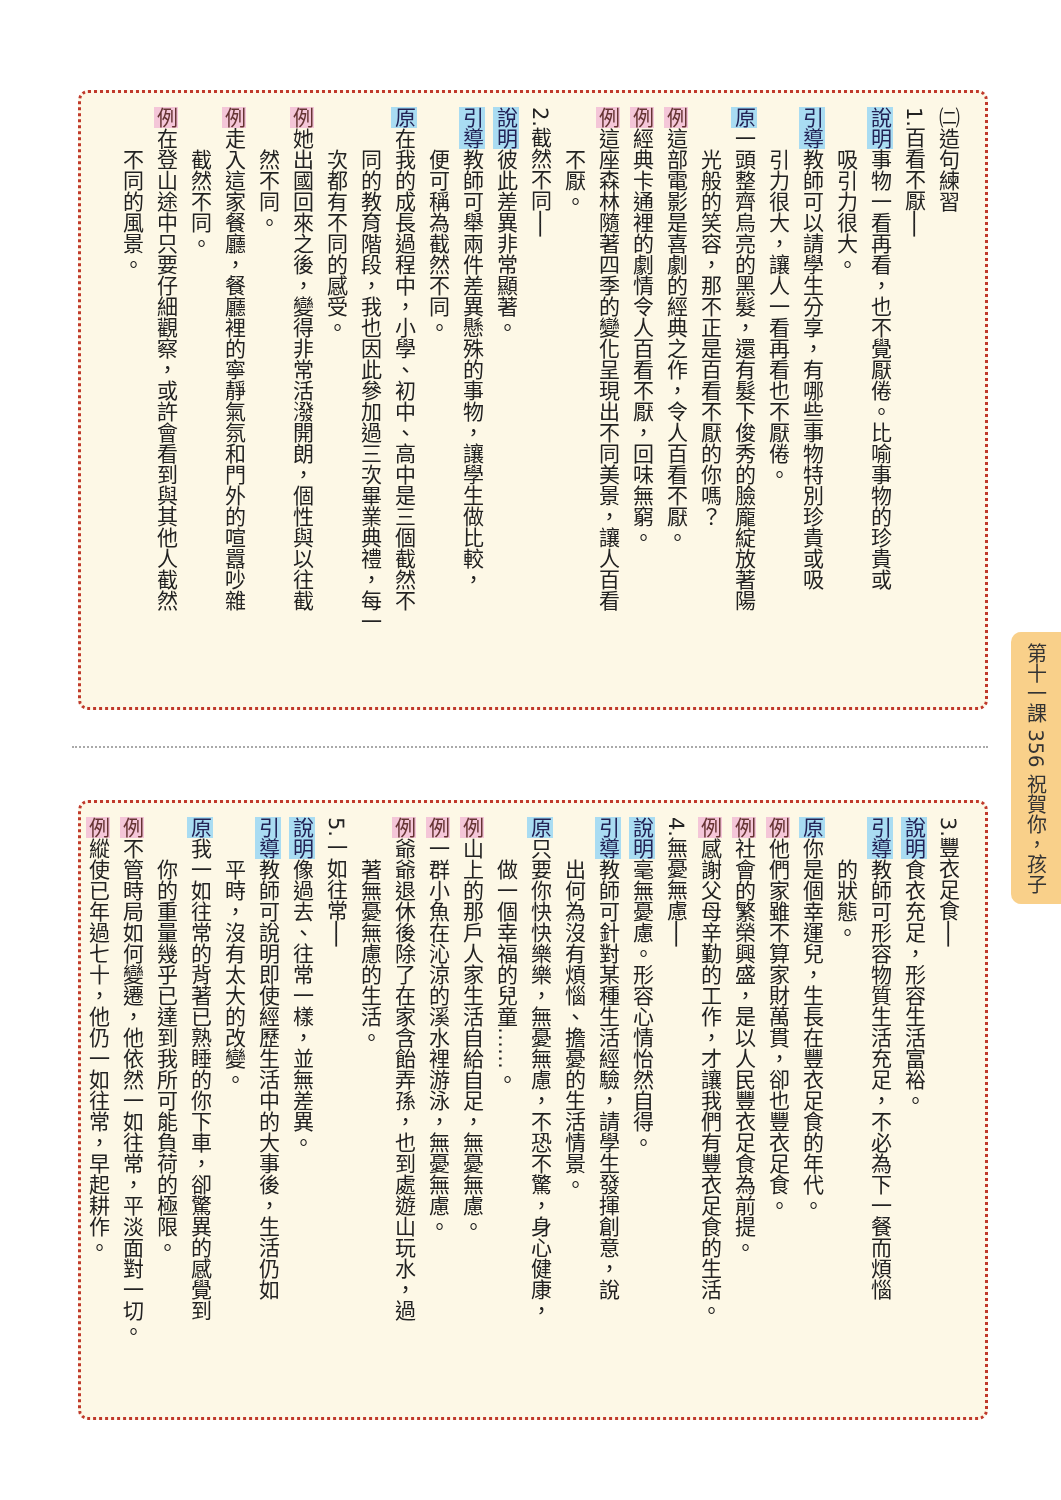㈡造句練習
1.百看不厭──
說明事物一看再看，也不覺厭倦。比喻事物的珍貴或
吸引力很大。
引導教師可以請學生分享，有哪些事物特別珍貴或吸
引力很大，讓人一看再看也不厭倦。
原一頭整齊烏亮的黑髮，還有髮下俊秀的臉龐綻放著陽
光般的笑容，那不正是百看不厭的你嗎？
例這部電影是喜劇的經典之作，令人百看不厭。
例經典卡通裡的劇情令人百看不厭，回味無窮。
例這座森林隨著四季的變化呈現出不同美景，讓人百看
不厭。
2.截然不同──
說明彼此差異非常顯著。
引導教師可舉兩件差異懸殊的事物，讓學生做比較，
便可稱為截然不同。
原在我的成長過程中，小學、初中、高中是三個截然不
同的教育階段，我也因此參加過三次畢業典禮，每一
次都有不同的感受。
例她出國回來之後，變得非常活潑開朗，個性與以往截
然不同。
例走入這家餐廳，餐廳裡的寧靜氣氛和門外的喧囂吵雜
截然不同。
例在登山途中只要仔細觀察，或許會看到與其他人截然
不同的風景。
3.豐衣足食──
說明食衣充足，形容生活富裕。
引導教師可形容物質生活充足，不必為下一餐而煩惱
的狀態。
原你是個幸運兒，生長在豐衣足食的年代。
例他們家雖不算家財萬貫，卻也豐衣足食。
例社會的繁榮興盛，是以人民豐衣足食為前提。
例感謝父母辛勤的工作，才讓我們有豐衣足食的生活。
4.無憂無慮──
說明毫無憂慮。形容心情怡然自得。
引導教師可針對某種生活經驗，請學生發揮創意，說
出何為沒有煩惱、擔憂的生活情景。
原只要你快快樂樂，無憂無慮，不恐不驚，身心健康，
做一個幸福的兒童……。
例山上的那戶人家生活自給自足，無憂無慮。
例一群小魚在沁涼的溪水裡游泳，無憂無慮。
例爺爺退休後除了在家含飴弄孫，也到處遊山玩水，過
著無憂無慮的生活。
5.一如往常──
說明像過去、往常一樣，並無差異。
引導教師可說明即使經歷生活中的大事後，生活仍如
平時，沒有太大的改變。
原我一如往常的背著已熟睡的你下車，卻驚異的感覺到
你的重量幾乎已達到我所可能負荷的極限。
例不管時局如何變遷，他依然一如往常，平淡面對一切。
例縱使已年過七十，他仍一如往常，早起耕作。
第十一課 356 祝賀你，孩子